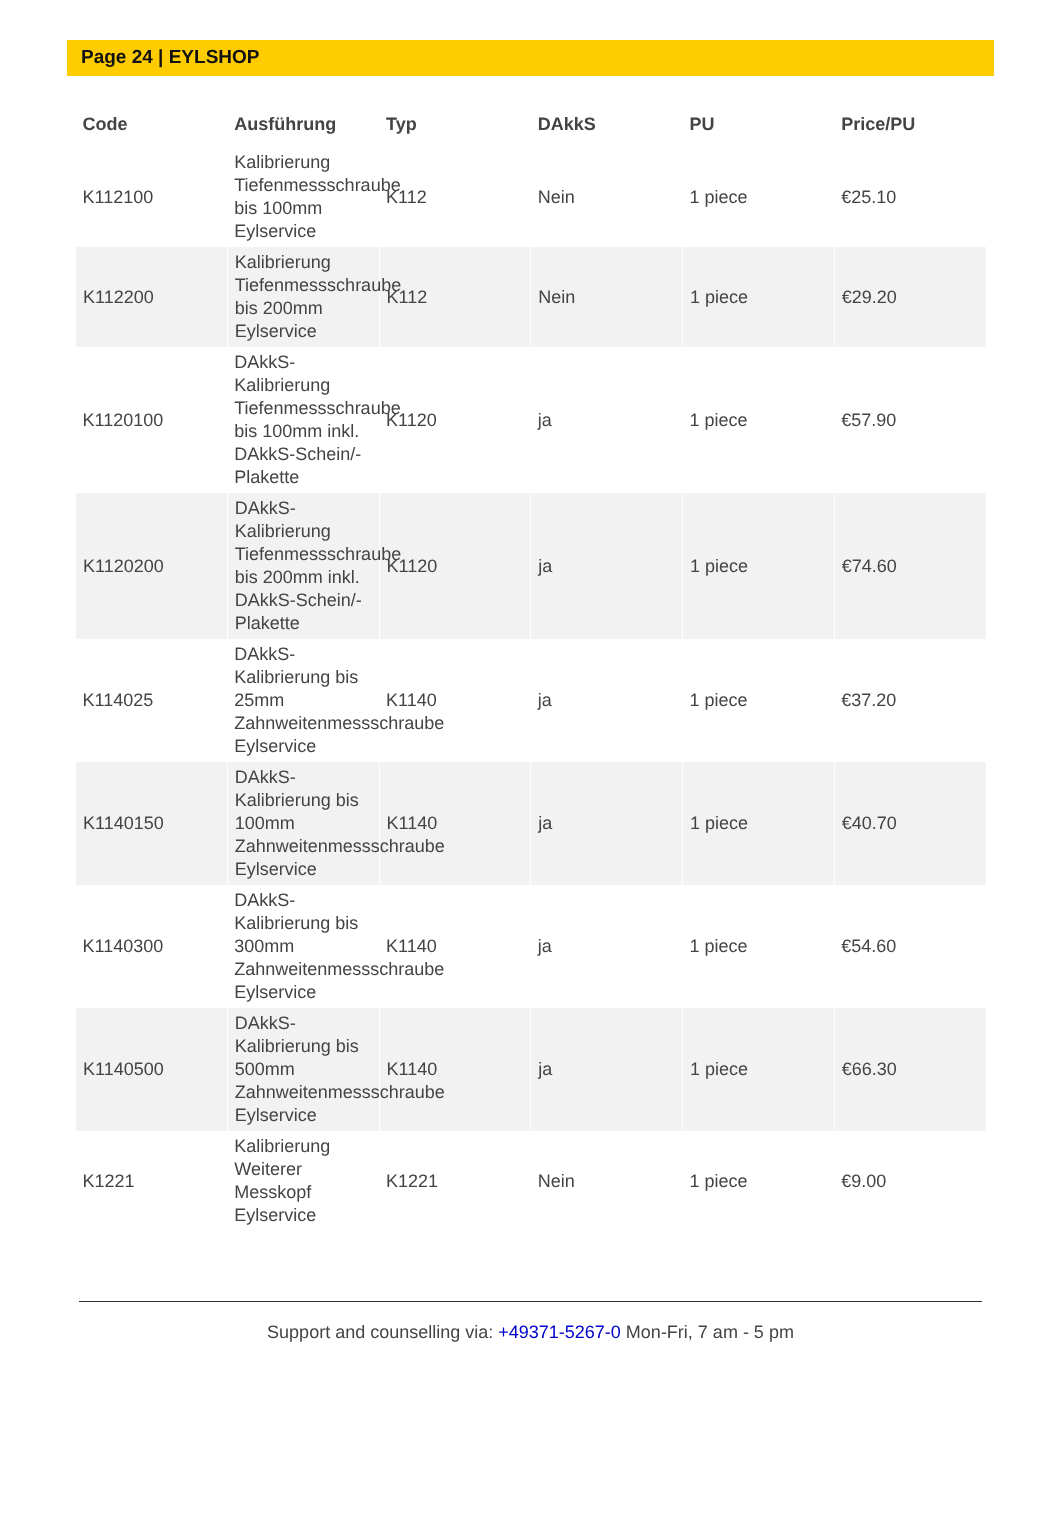Page 24 | EYLSHOP
| Code | Ausführung | Typ | DAkkS | PU | Price/PU |
| --- | --- | --- | --- | --- | --- |
| K112100 | Kalibrierung Tiefenmessschraube bis 100mm Eylservice | K112 | Nein | 1 piece | €25.10 |
| K112200 | Kalibrierung Tiefenmessschraube bis 200mm Eylservice | K112 | Nein | 1 piece | €29.20 |
| K1120100 | DAkkS-Kalibrierung Tiefenmessschraube bis 100mm inkl. DAkkS-Schein/-Plakette | K1120 | ja | 1 piece | €57.90 |
| K1120200 | DAkkS-Kalibrierung Tiefenmessschraube bis 200mm inkl. DAkkS-Schein/-Plakette | K1120 | ja | 1 piece | €74.60 |
| K114025 | DAkkS-Kalibrierung bis 25mm Zahnweitenmessschraube Eylservice | K1140 | ja | 1 piece | €37.20 |
| K1140150 | DAkkS-Kalibrierung bis 100mm Zahnweitenmessschraube Eylservice | K1140 | ja | 1 piece | €40.70 |
| K1140300 | DAkkS-Kalibrierung bis 300mm Zahnweitenmessschraube Eylservice | K1140 | ja | 1 piece | €54.60 |
| K1140500 | DAkkS-Kalibrierung bis 500mm Zahnweitenmessschraube Eylservice | K1140 | ja | 1 piece | €66.30 |
| K1221 | Kalibrierung Weiterer Messkopf Eylservice | K1221 | Nein | 1 piece | €9.00 |
Support and counselling via: +49371-5267-0 Mon-Fri, 7 am - 5 pm